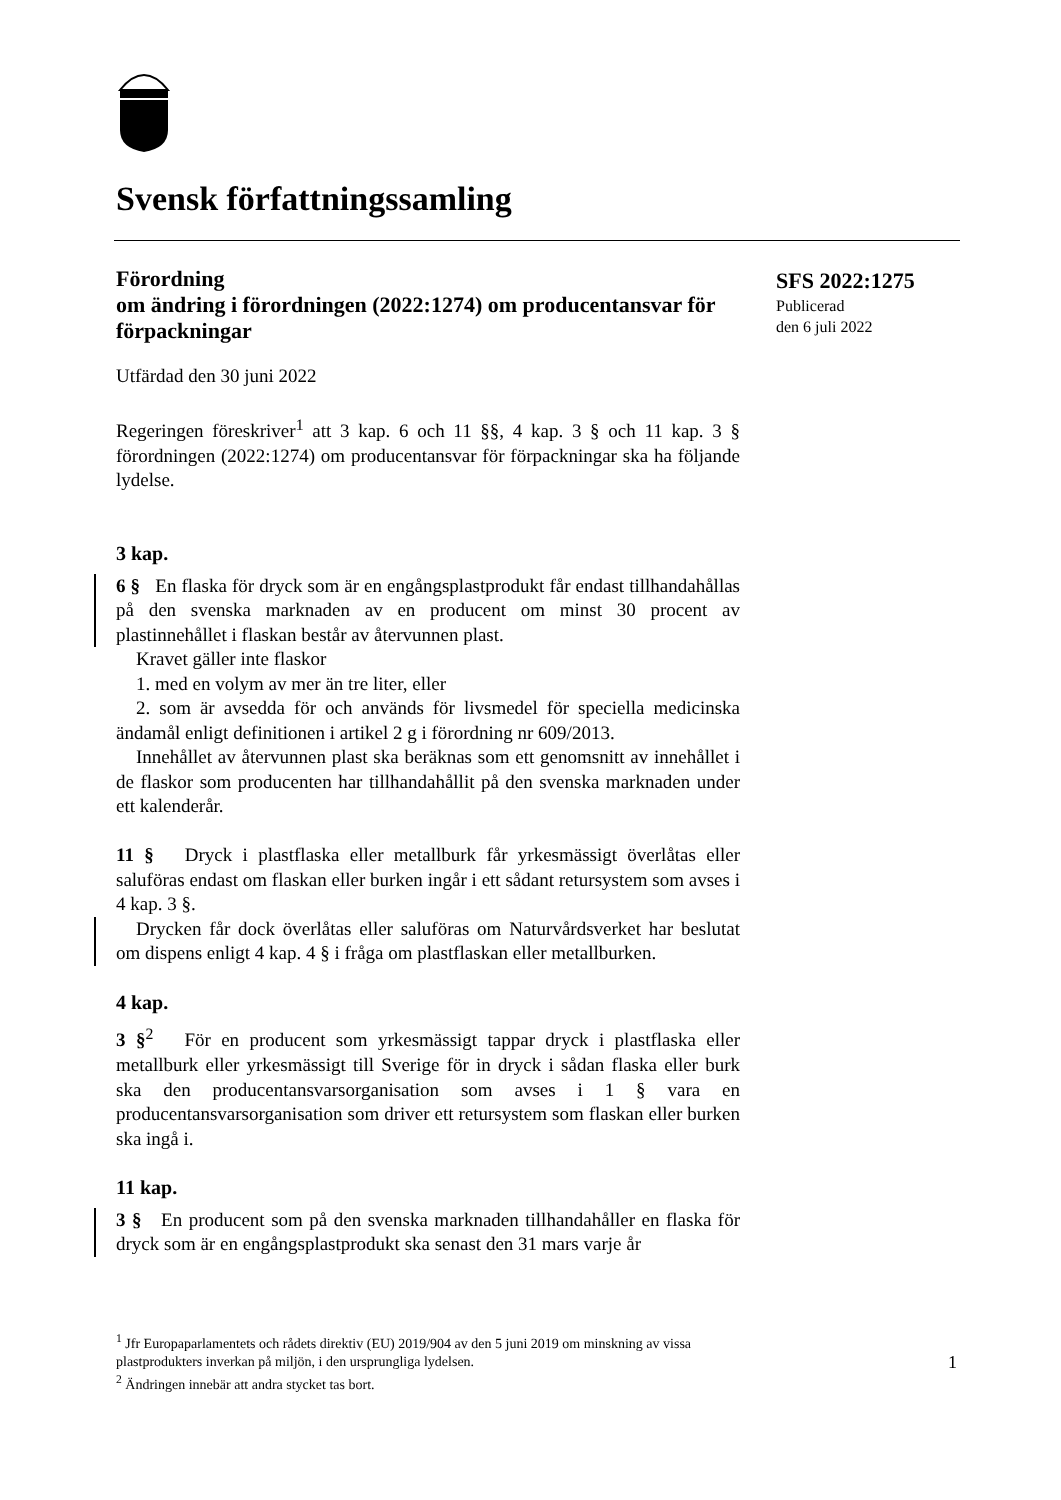Svensk författningssamling
SFS 2022:1275
Publicerad
den 6 juli 2022
Förordning
om ändring i förordningen (2022:1274) om producentansvar för förpackningar
Utfärdad den 30 juni 2022
Regeringen föreskriver<sup>1</sup> att 3 kap. 6 och 11 §§, 4 kap. 3 § och 11 kap. 3 § förordningen (2022:1274) om producentansvar för förpackningar ska ha följande lydelse.
3 kap.
6 § En flaska för dryck som är en engångsplastprodukt får endast tillhandahållas på den svenska marknaden av en producent om minst 30 procent av plastinnehållet i flaskan består av återvunnen plast.
Kravet gäller inte flaskor
1. med en volym av mer än tre liter, eller
2. som är avsedda för och används för livsmedel för speciella medicinska ändamål enligt definitionen i artikel 2 g i förordning nr 609/2013.
Innehållet av återvunnen plast ska beräknas som ett genomsnitt av innehållet i de flaskor som producenten har tillhandahållit på den svenska marknaden under ett kalenderår.
11 § Dryck i plastflaska eller metallburk får yrkesmässigt överlåtas eller saluföras endast om flaskan eller burken ingår i ett sådant retursystem som avses i 4 kap. 3 §.
Drycken får dock överlåtas eller saluföras om Naturvårdsverket har beslutat om dispens enligt 4 kap. 4 § i fråga om plastflaskan eller metallburken.
4 kap.
3 §<sup>2</sup> För en producent som yrkesmässigt tappar dryck i plastflaska eller metallburk eller yrkesmässigt till Sverige för in dryck i sådan flaska eller burk ska den producentansvarsorganisation som avses i 1 § vara en producentansvarsorganisation som driver ett retursystem som flaskan eller burken ska ingå i.
11 kap.
3 § En producent som på den svenska marknaden tillhandahåller en flaska för dryck som är en engångsplastprodukt ska senast den 31 mars varje år
<sup>1</sup> Jfr Europaparlamentets och rådets direktiv (EU) 2019/904 av den 5 juni 2019 om minskning av vissa plastprodukters inverkan på miljön, i den ursprungliga lydelsen.
<sup>2</sup> Ändringen innebär att andra stycket tas bort.
1